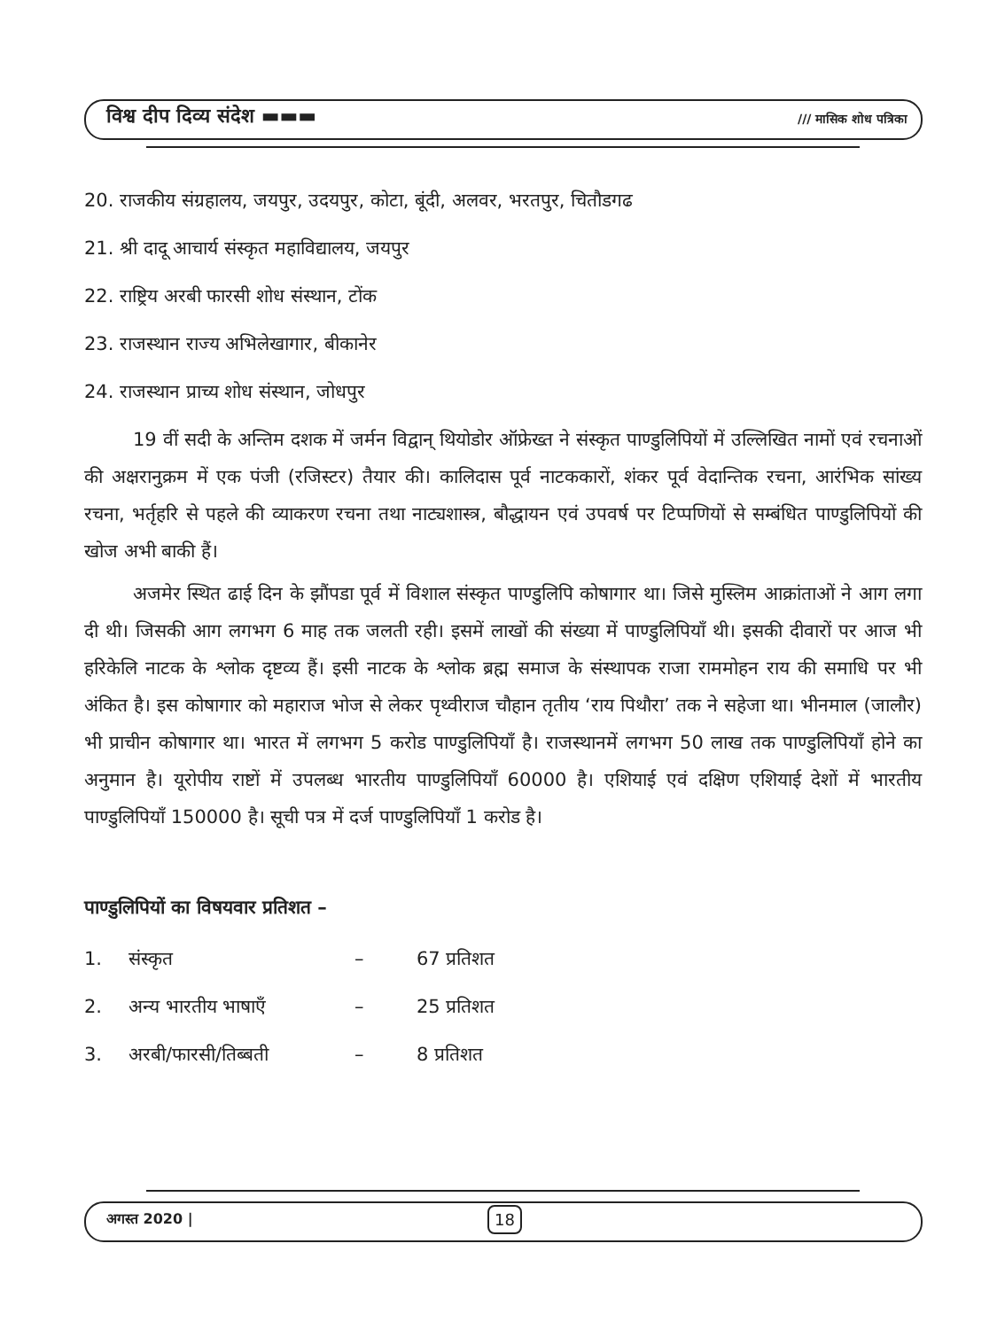विश्व दीप दिव्य संदेश ▬▬▬ /// मासिक शोध पत्रिका
20. राजकीय संग्रहालय, जयपुर, उदयपुर, कोटा, बूंदी, अलवर, भरतपुर, चितौडगढ
21. श्री दादू आचार्य संस्कृत महाविद्यालय, जयपुर
22. राष्ट्रिय अरबी फारसी शोध संस्थान, टोंक
23. राजस्थान राज्य अभिलेखागार, बीकानेर
24. राजस्थान प्राच्य शोध संस्थान, जोधपुर
19 वीं सदी के अन्तिम दशक में जर्मन विद्वान् थियोडोर ऑफ्रेख्त ने संस्कृत पाण्डुलिपियों में उल्लिखित नामों एवं रचनाओं की अक्षरानुक्रम में एक पंजी (रजिस्टर) तैयार की। कालिदास पूर्व नाटककारों, शंकर पूर्व वेदान्तिक रचना, आरंभिक सांख्य रचना, भर्तृहरि से पहले की व्याकरण रचना तथा नाट्यशास्त्र, बौद्धायन एवं उपवर्ष पर टिप्पणियों से सम्बंधित पाण्डुलिपियों की खोज अभी बाकी हैं।
अजमेर स्थित ढाई दिन के झौंपडा पूर्व में विशाल संस्कृत पाण्डुलिपि कोषागार था। जिसे मुस्लिम आक्रांताओं ने आग लगा दी थी। जिसकी आग लगभग 6 माह तक जलती रही। इसमें लाखों की संख्या में पाण्डुलिपियाँ थी। इसकी दीवारों पर आज भी हरिकेलि नाटक के श्लोक दृष्टव्य हैं। इसी नाटक के श्लोक ब्रह्म समाज के संस्थापक राजा राममोहन राय की समाधि पर भी अंकित है। इस कोषागार को महाराज भोज से लेकर पृथ्वीराज चौहान तृतीय ‘राय पिथौरा’ तक ने सहेजा था। भीनमाल (जालौर) भी प्राचीन कोषागार था। भारत में लगभग 5 करोड पाण्डुलिपियाँ है। राजस्थानमें लगभग 50 लाख तक पाण्डुलिपियाँ होने का अनुमान है। यूरोपीय राष्टों में उपलब्ध भारतीय पाण्डुलिपियाँ 60000 है। एशियाई एवं दक्षिण एशियाई देशों में भारतीय पाण्डुलिपियाँ 150000 है। सूची पत्र में दर्ज पाण्डुलिपियाँ 1 करोड है।
पाण्डुलिपियों का विषयवार प्रतिशत –
| 1. | संस्कृत | – | 67 प्रतिशत |
| 2. | अन्य भारतीय भाषाएँ | – | 25 प्रतिशत |
| 3. | अरबी/फारसी/तिब्बती | – | 8 प्रतिशत |
अगस्त 2020 | 18